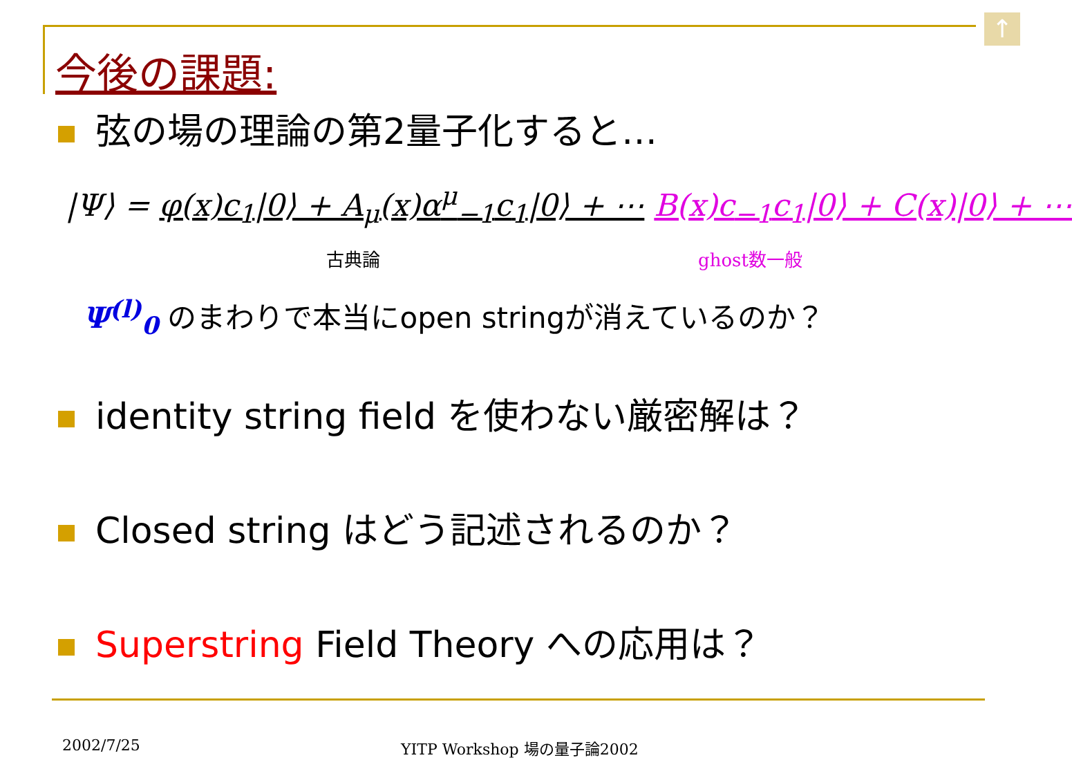↑
今後の課題:
弦の場の理論の第2量子化すると…
|Ψ⟩ = φ(x)c<sub>1</sub>|0⟩ + A<sub>μ</sub>(x)α<sup>μ</sup><sub>−1</sub>c<sub>1</sub>|0⟩ + ⋯ B(x)c<sub>−1</sub>c<sub>1</sub>|0⟩ + C(x)|0⟩ + ⋯
古典論 ghost数一般
Ψ<sup>(l)</sup><sub>0</sub> のまわりで本当にopen stringが消えているのか？
identity string field を使わない厳密解は？
Closed string はどう記述されるのか？
Superstring Field Theory への応用は？
2002/7/25 YITP Workshop 場の量子論2002